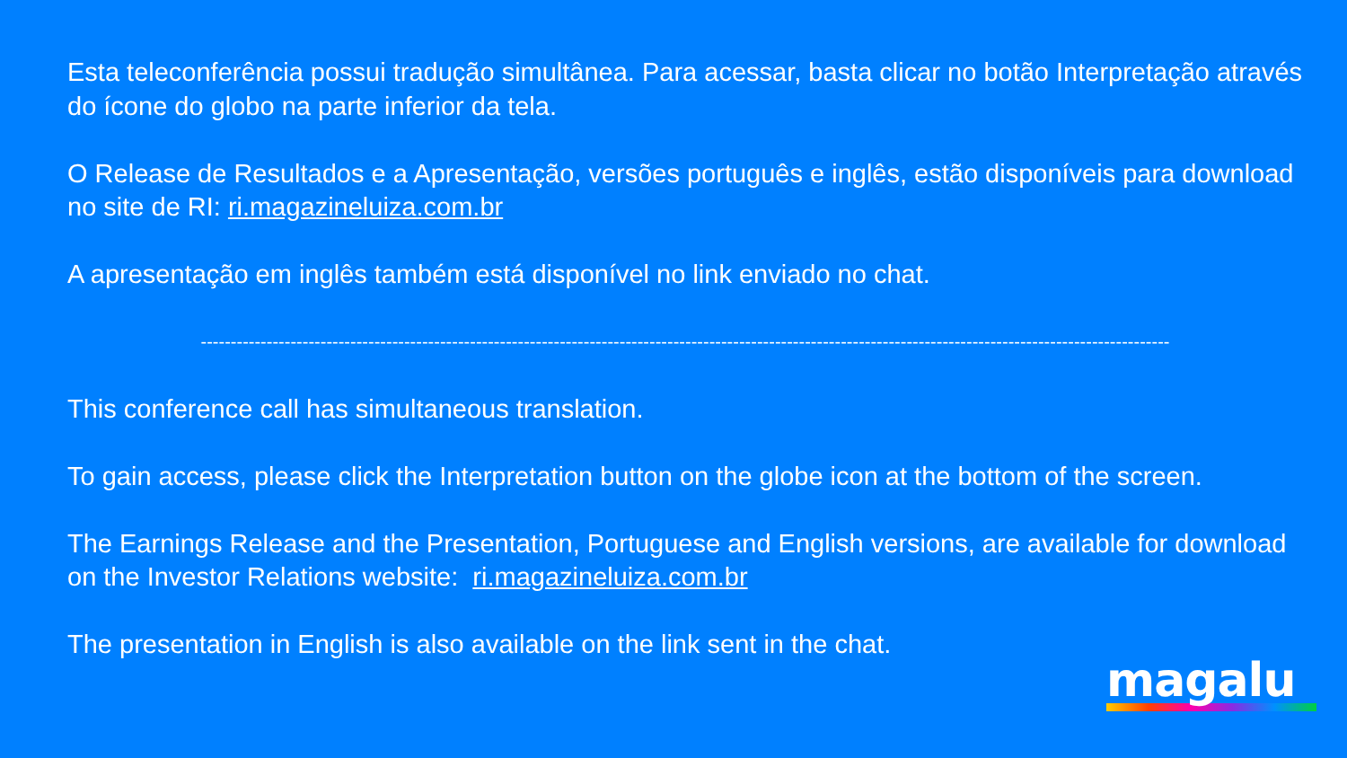Esta teleconferência possui tradução simultânea. Para acessar, basta clicar no botão Interpretação através do ícone do globo na parte inferior da tela.
O Release de Resultados e a Apresentação, versões português e inglês, estão disponíveis para download no site de RI: ri.magazineluiza.com.br
A apresentação em inglês também está disponível no link enviado no chat.
------------------------------------------------------------------------------------------------------------------------------------------------------------------
This conference call has simultaneous translation.
To gain access, please click the Interpretation button on the globe icon at the bottom of the screen.
The Earnings Release and the Presentation, Portuguese and English versions, are available for download on the Investor Relations website: ri.magazineluiza.com.br
The presentation in English is also available on the link sent in the chat.
magalu